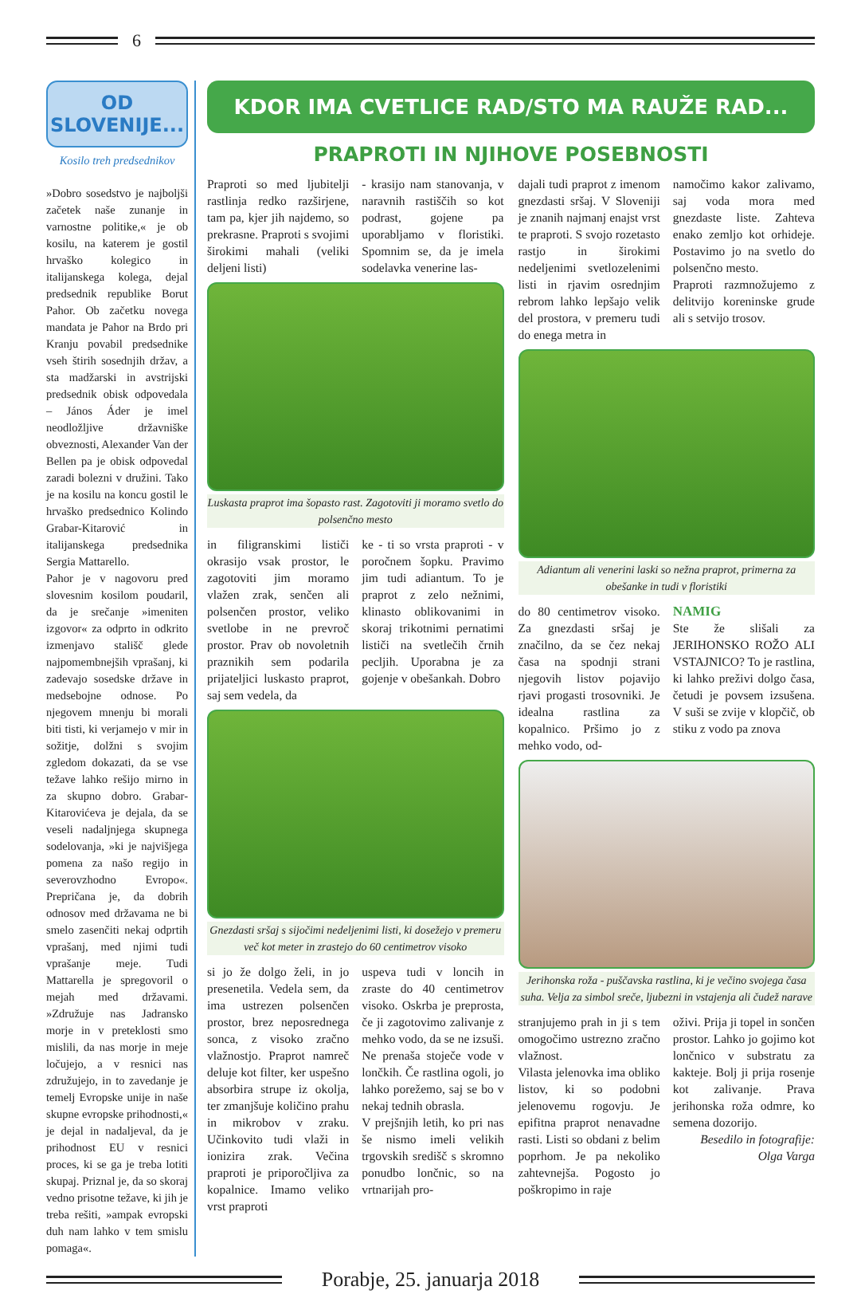6
OD
SLOVENIJE...
Kosilo treh predsednikov
»Dobro sosedstvo je najboljši začetek naše zunanje in varnostne politike,« je ob kosilu, na katerem je gostil hrvaško kolegico in italijanskega kolega, dejal predsednik republike Borut Pahor. Ob začetku novega mandata je Pahor na Brdo pri Kranju povabil predsednike vseh štirih sosednjih držav, a sta madžarski in avstrijski predsednik obisk odpovedala – János Áder je imel neodložljive državniške obveznosti, Alexander Van der Bellen pa je obisk odpovedal zaradi bolezni v družini. Tako je na kosilu na koncu gostil le hrvaško predsednico Kolindo Grabar-Kitarović in italijanskega predsednika Sergia Mattarello.
Pahor je v nagovoru pred slovesnim kosilom poudaril, da je srečanje »imeniten izgovor« za odprto in odkrito izmenjavo stališč glede najpomembnejših vprašanj, ki zadevajo sosedske države in medsebojne odnose. Po njegovem mnenju bi morali biti tisti, ki verjamejo v mir in sožitje, dolžni s svojim zgledom dokazati, da se vse težave lahko rešijo mirno in za skupno dobro. Grabar-Kitarovićeva je dejala, da se veseli nadaljnjega skupnega sodelovanja, »ki je najvišjega pomena za našo regijo in severovzhodno Evropo«. Prepričana je, da dobrih odnosov med državama ne bi smelo zasenčiti nekaj odprtih vprašanj, med njimi tudi vprašanje meje. Tudi Mattarella je spregovoril o mejah med državami. »Združuje nas Jadransko morje in v preteklosti smo mislili, da nas morje in meje ločujejo, a v resnici nas združujejo, in to zavedanje je temelj Evropske unije in naše skupne evropske prihodnosti,« je dejal in nadaljeval, da je prihodnost EU v resnici proces, ki se ga je treba lotiti skupaj. Priznal je, da so skoraj vedno prisotne težave, ki jih je treba rešiti, »ampak evropski duh nam lahko v tem smislu pomaga«.
KDOR IMA CVETLICE RAD/STO MA RAUŽE RAD...
PRAPROTI IN NJIHOVE POSEBNOSTI
Praproti so med ljubitelji rastlinja redko razširjene, tam pa, kjer jih najdemo, so prekrasne. Praproti s svojimi širokimi mahali (veliki deljeni listi)
- krasijo nam stanovanja, v naravnih rastiščih so kot podrast, gojene pa uporabljamo v floristiki. Spomnim se, da je imela sodelavka venerine las-
Luskasta praprot ima šopasto rast. Zagotoviti ji moramo svetlo do polsenčno mesto
in filigranskimi lističi okrasijo vsak prostor, le zagotoviti jim moramo vlažen zrak, senčen ali polsenčen prostor, veliko svetlobe in ne prevroč prostor. Prav ob novoletnih praznikih sem podarila prijateljici luskasto praprot, saj sem vedela, da
ke - ti so vrsta praproti - v poročnem šopku. Pravimo jim tudi adiantum. To je praprot z zelo nežnimi, klinasto oblikovanimi in skoraj trikotnimi pernatimi lističi na svetlečih črnih pecljih. Uporabna je za gojenje v obešankah. Dobro
Gnezdasti sršaj s sijočimi nedeljenimi listi, ki dosežejo v premeru več kot meter in zrastejo do 60 centimetrov visoko
si jo že dolgo želi, in jo presenetila. Vedela sem, da ima ustrezen polsenčen prostor, brez neposrednega sonca, z visoko zračno vlažnostjo. Praprot namreč deluje kot filter, ker uspešno absorbira strupe iz okolja, ter zmanjšuje količino prahu in mikrobov v zraku. Učinkovito tudi vlaži in ionizira zrak. Večina praproti je priporočljiva za kopalnice. Imamo veliko vrst praproti
uspeva tudi v loncih in zraste do 40 centimetrov visoko. Oskrba je preprosta, če ji zagotovimo zalivanje z mehko vodo, da se ne izsuši. Ne prenaša stoječe vode v lončkih. Če rastlina ogoli, jo lahko porežemo, saj se bo v nekaj tednih obrasla.
V prejšnjih letih, ko pri nas še nismo imeli velikih trgovskih središč s skromno ponudbo lončnic, so na vrtnarijah pro-
dajali tudi praprot z imenom gnezdasti sršaj. V Sloveniji je znanih najmanj enajst vrst te praproti. S svojo rozetasto rastjo in širokimi nedeljenimi svetlozelenimi listi in rjavim osrednjim rebrom lahko lepšajo velik del prostora, v premeru tudi do enega metra in
namočimo kakor zalivamo, saj voda mora med gnezdaste liste. Zahteva enako zemljo kot orhideje. Postavimo jo na svetlo do polsenčno mesto.
Praproti razmnožujemo z delitvijo koreninske grude ali s setvijo trosov.
Adiantum ali venerini laski so nežna praprot, primerna za obešanke in tudi v floristiki
do 80 centimetrov visoko. Za gnezdasti sršaj je značilno, da se čez nekaj časa na spodnji strani njegovih listov pojavijo rjavi progasti trosovniki. Je idealna rastlina za kopalnico. Pršimo jo z mehko vodo, od-
NAMIG
Ste že slišali za JERIHONSKO ROŽO ALI VSTAJNICO? To je rastlina, ki lahko preživi dolgo časa, četudi je povsem izsušena. V suši se zvije v klopčič, ob stiku z vodo pa znova
Jerihonska roža - puščavska rastlina, ki je večino svojega časa suha. Velja za simbol sreče, ljubezni in vstajenja ali čudež narave
stranjujemo prah in ji s tem omogočimo ustrezno zračno vlažnost.
Vilasta jelenovka ima obliko listov, ki so podobni jelenovemu rogovju. Je epifitna praprot nenavadne rasti. Listi so obdani z belim poprhom. Je pa nekoliko zahtevnejša. Pogosto jo poškropimo in raje
oživi. Prija ji topel in sončen prostor. Lahko jo gojimo kot lončnico v substratu za kakteje. Bolj ji prija rosenje kot zalivanje. Prava jerihonska roža odmre, ko semena dozorijo.
Besedilo in fotografije:
Olga Varga
Porabje, 25. januarja 2018